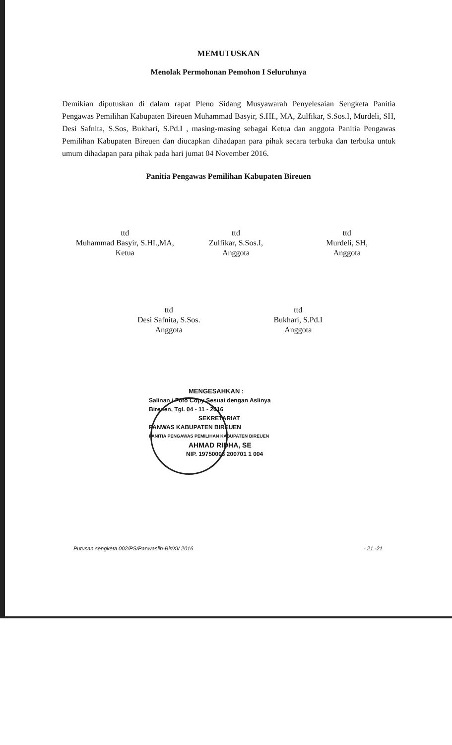MEMUTUSKAN
Menolak Permohonan Pemohon I Seluruhnya
Demikian diputuskan di dalam rapat Pleno Sidang Musyawarah Penyelesaian Sengketa Panitia Pengawas Pemilihan Kabupaten Bireuen Muhammad Basyir, S.HI., MA, Zulfikar, S.Sos.I, Murdeli, SH, Desi Safnita, S.Sos, Bukhari, S.Pd.I , masing-masing sebagai Ketua dan anggota Panitia Pengawas Pemilihan Kabupaten Bireuen dan diucapkan dihadapan para pihak secara terbuka dan terbuka untuk umum dihadapan para pihak pada hari jumat 04 November 2016.
Panitia Pengawas Pemilihan Kabupaten Bireuen
ttd
Muhammad Basyir, S.HI.,MA,
Ketua
ttd
Zulfikar, S.Sos.I,
Anggota
ttd
Murdeli, SH,
Anggota
ttd
Desi Safnita, S.Sos.
Anggota
ttd
Bukhari, S.Pd.I
Anggota
MENGESAHKAN :
Salinan / Foto Copy Sesuai dengan Aslinya
Bireuen, Tgl. 04 - 11 - 2016
SEKRETARIAT
PANWAS KABUPATEN BIREUEN
PANITIA PENGAWAS PEMILIHAN KABUPATEN BIREUEN
AHMAD RIDHA, SE
NIP. 19750003 200701 1 004
Putusan sengketa 002/PS/Panwaslih-Bir/XI/ 2016 - 21 -21